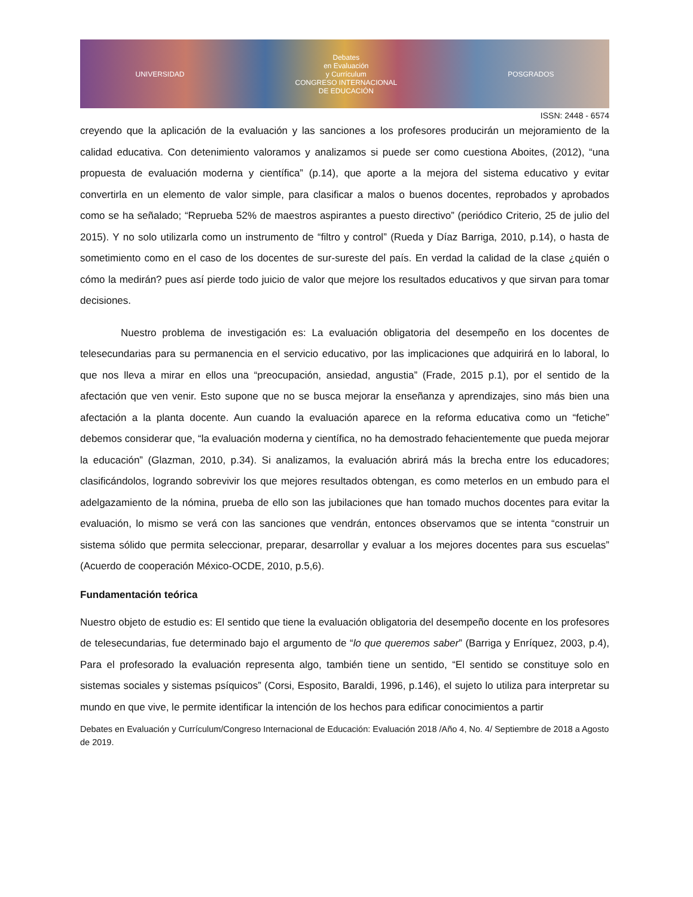UNIVERSIDAD
Debates
en Evaluación
y Currículum
CONGRESO INTERNACIONAL
DE EDUCACIÓN
POSGRADOS
ISSN: 2448 - 6574
creyendo que la aplicación de la evaluación y las sanciones a los profesores producirán un mejoramiento de la calidad educativa. Con detenimiento valoramos y analizamos si puede ser como cuestiona Aboites, (2012), “una propuesta de evaluación moderna y científica” (p.14), que aporte a la mejora del sistema educativo y evitar convertirla en un elemento de valor simple, para clasificar a malos o buenos docentes, reprobados y aprobados como se ha señalado; “Reprueba 52% de maestros aspirantes a puesto directivo” (periódico Criterio, 25 de julio del 2015). Y no solo utilizarla como un instrumento de “filtro y control” (Rueda y Díaz Barriga, 2010, p.14), o hasta de sometimiento como en el caso de los docentes de sur-sureste del país. En verdad la calidad de la clase ¿quién o cómo la medirán? pues así pierde todo juicio de valor que mejore los resultados educativos y que sirvan para tomar decisiones.
Nuestro problema de investigación es: La evaluación obligatoria del desempeño en los docentes de telesecundarias para su permanencia en el servicio educativo, por las implicaciones que adquirirá en lo laboral, lo que nos lleva a mirar en ellos una “preocupación, ansiedad, angustia” (Frade, 2015 p.1), por el sentido de la afectación que ven venir. Esto supone que no se busca mejorar la enseñanza y aprendizajes, sino más bien una afectación a la planta docente. Aun cuando la evaluación aparece en la reforma educativa como un “fetiche” debemos considerar que, “la evaluación moderna y científica, no ha demostrado fehacientemente que pueda mejorar la educación” (Glazman, 2010, p.34). Si analizamos, la evaluación abrirá más la brecha entre los educadores; clasificándolos, logrando sobrevivir los que mejores resultados obtengan, es como meterlos en un embudo para el adelgazamiento de la nómina, prueba de ello son las jubilaciones que han tomado muchos docentes para evitar la evaluación, lo mismo se verá con las sanciones que vendrán, entonces observamos que se intenta “construir un sistema sólido que permita seleccionar, preparar, desarrollar y evaluar a los mejores docentes para sus escuelas” (Acuerdo de cooperación México-OCDE, 2010, p.5,6).
Fundamentación teórica
Nuestro objeto de estudio es: El sentido que tiene la evaluación obligatoria del desempeño docente en los profesores de telesecundarias, fue determinado bajo el argumento de “lo que queremos saber” (Barriga y Enríquez, 2003, p.4), Para el profesorado la evaluación representa algo, también tiene un sentido, “El sentido se constituye solo en sistemas sociales y sistemas psíquicos” (Corsi, Esposito, Baraldi, 1996, p.146), el sujeto lo utiliza para interpretar su mundo en que vive, le permite identificar la intención de los hechos para edificar conocimientos a partir
Debates en Evaluación y Currículum/Congreso Internacional de Educación: Evaluación 2018 /Año 4, No. 4/ Septiembre de 2018 a Agosto de 2019.